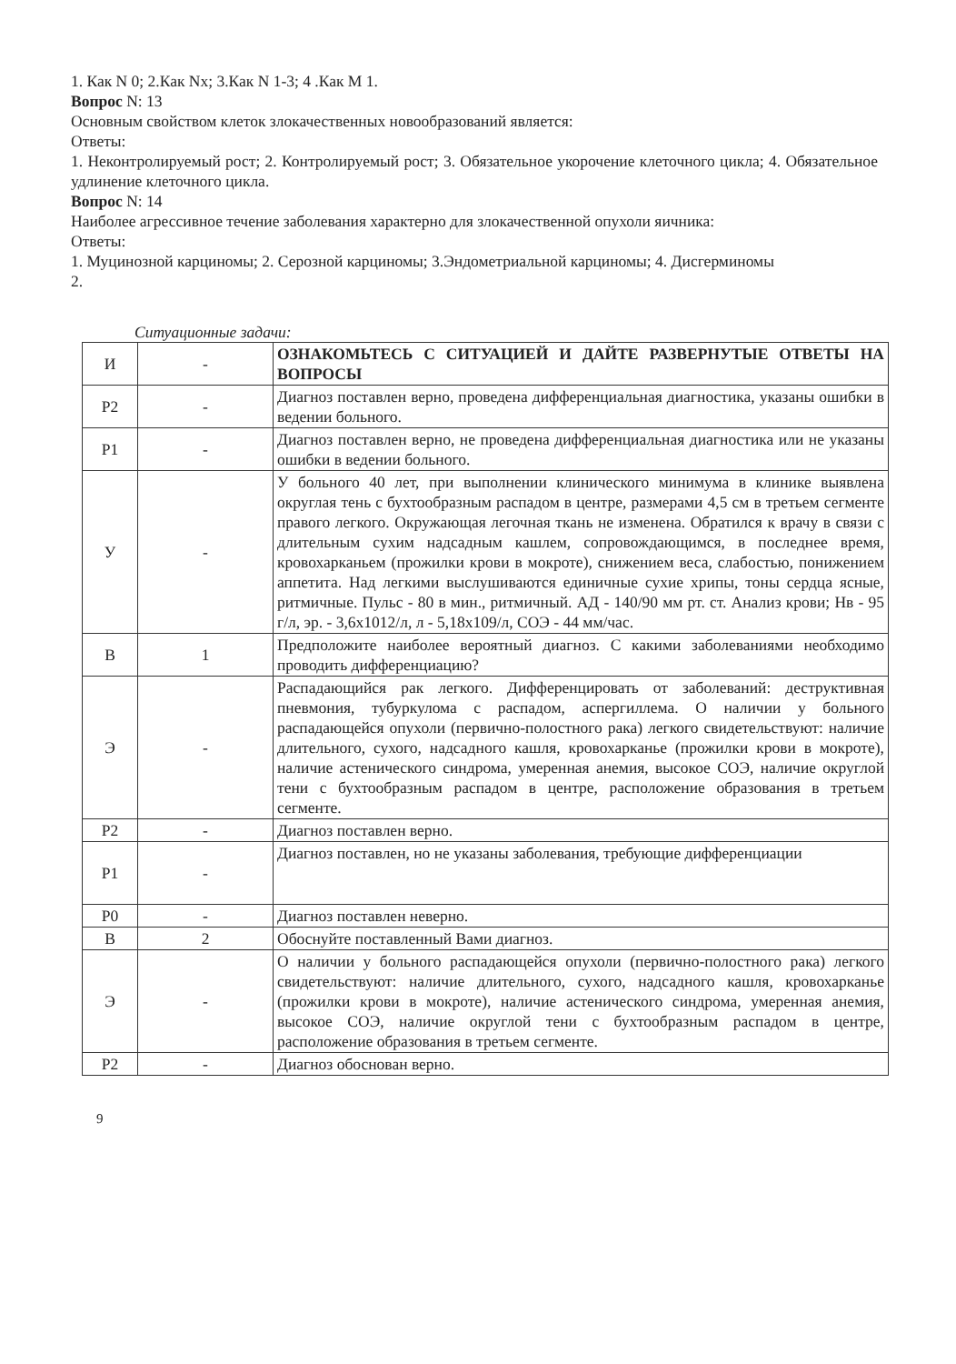1. Как N 0; 2.Как Nx; 3.Как N 1-3; 4 .Как M 1.
Вопрос N: 13
Основным свойством клеток злокачественных новообразований является:
Ответы:
1. Неконтролируемый рост; 2. Контролируемый рост; 3. Обязательное укорочение клеточного цикла; 4. Обязательное удлинение клеточного цикла.
Вопрос N: 14
Наиболее агрессивное течение заболевания характерно для злокачественной опухоли яичника:
Ответы:
1. Муцинозной карциномы; 2. Серозной карциномы; 3.Эндометриальной карциномы; 4. Дисгерминомы
2.
Ситуационные задачи:
| И | - | ОЗНАКОМЬТЕСЬ С СИТУАЦИЕЙ И ДАЙТЕ РАЗВЕРНУТЫЕ ОТВЕТЫ НА ВОПРОСЫ |
| Р2 | - | Диагноз поставлен верно, проведена дифференциальная диагностика, указаны ошибки в ведении больного. |
| Р1 | - | Диагноз поставлен верно, не проведена дифференциальная диагностика или не указаны ошибки в ведении больного. |
| У | - | У больного 40 лет, при выполнении клинического минимума в клинике выявлена округлая тень с бухтообразным распадом в центре, размерами 4,5 см в третьем сегменте правого легкого. Окружающая легочная ткань не изменена. Обратился к врачу в связи с длительным сухим надсадным кашлем, сопровождающимся, в последнее время, кровохарканьем (прожилки крови в мокроте), снижением веса, слабостью, понижением аппетита. Над легкими выслушиваются единичные сухие хрипы, тоны сердца ясные, ритмичные. Пульс - 80 в мин., ритмичный. АД - 140/90 мм рт. ст. Анализ крови; Нв - 95 г/л, эр. - 3,6x1012/л, л - 5,18x109/л, СОЭ - 44 мм/час. |
| В | 1 | Предположите наиболее вероятный диагноз. С какими заболеваниями необходимо проводить дифференциацию? |
| Э | - | Распадающийся рак легкого. Дифференцировать от заболеваний: деструктивная пневмония, тубуркулома с распадом, аспергиллема. О наличии у больного распадающейся опухоли (первично-полостного рака) легкого свидетельствуют: наличие длительного, сухого, надсадного кашля, кровохарканье (прожилки крови в мокроте), наличие астенического синдрома, умеренная анемия, высокое СОЭ, наличие округлой тени с бухтообразным распадом в центре, расположение образования в третьем сегменте. |
| Р2 | - | Диагноз поставлен верно. |
| Р1 | - | Диагноз поставлен, но не указаны заболевания, требующие дифференциации |
| Р0 | - | Диагноз поставлен неверно. |
| В | 2 | Обоснуйте поставленный Вами диагноз. |
| Э | - | О наличии у больного распадающейся опухоли (первично-полостного рака) легкого свидетельствуют: наличие длительного, сухого, надсадного кашля, кровохарканье (прожилки крови в мокроте), наличие астенического синдрома, умеренная анемия, высокое СОЭ, наличие округлой тени с бухтообразным распадом в центре, расположение образования в третьем сегменте. |
| Р2 | - | Диагноз обоснован верно. |
9